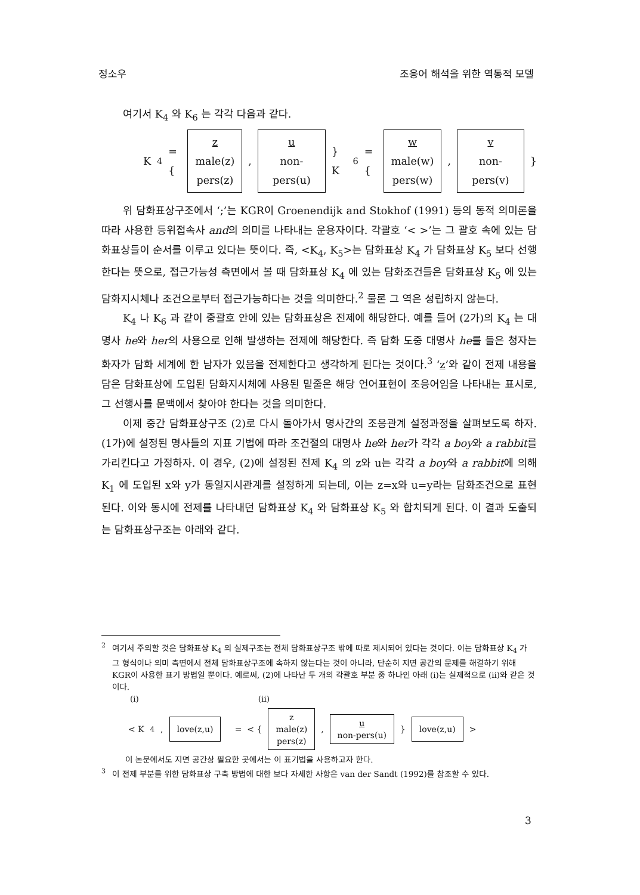정소우 조응어 해석을 위한 역동적 모델
여기서 K<sub>4</sub> 와 K<sub>6</sub> 는 각각 다음과 같다.
K<sub>4</sub>={
z
male(z)
pers(z)
,
u
non-pers(u)
} K<sub>6</sub>={
w
male(w)
pers(w)
,
v
non-pers(v)
}
위 담화표상구조에서 ‘;’는 KGR이 Groenendijk and Stokhof (1991) 등의 동적 의미론을 따라 사용한 등위접속사 and의 의미를 나타내는 운용자이다. 각괄호 ‘< >’는 그 괄호 속에 있는 담화표상들이 순서를 이루고 있다는 뜻이다. 즉, <K<sub>4</sub>, K<sub>5</sub>>는 담화표상 K<sub>4</sub> 가 담화표상 K<sub>5</sub> 보다 선행한다는 뜻으로, 접근가능성 측면에서 볼 때 담화표상 K<sub>4</sub> 에 있는 담화조건들은 담화표상 K<sub>5</sub> 에 있는 담화지시체나 조건으로부터 접근가능하다는 것을 의미한다.<sup>2</sup> 물론 그 역은 성립하지 않는다.
K<sub>4</sub> 나 K<sub>6</sub> 과 같이 중괄호 안에 있는 담화표상은 전제에 해당한다. 예를 들어 (2가)의 K<sub>4</sub> 는 대명사 he와 her의 사용으로 인해 발생하는 전제에 해당한다. 즉 담화 도중 대명사 he를 들은 청자는 화자가 담화 세계에 한 남자가 있음을 전제한다고 생각하게 된다는 것이다.<sup>3</sup> ‘z’와 같이 전제 내용을 담은 담화표상에 도입된 담화지시체에 사용된 밑줄은 해당 언어표현이 조응어임을 나타내는 표시로, 그 선행사를 문맥에서 찾아야 한다는 것을 의미한다.
이제 중간 담화표상구조 (2)로 다시 돌아가서 명사간의 조응관계 설정과정을 살펴보도록 하자. (1가)에 설정된 명사들의 지표 기법에 따라 조건절의 대명사 he와 her가 각각 a boy와 a rabbit를 가리킨다고 가정하자. 이 경우, (2)에 설정된 전제 K<sub>4</sub> 의 z와 u는 각각 a boy와 a rabbit에 의해 K<sub>1</sub> 에 도입된 x와 y가 동일지시관계를 설정하게 되는데, 이는 z=x와 u=y라는 담화조건으로 표현된다. 이와 동시에 전제를 나타내던 담화표상 K<sub>4</sub> 와 담화표상 K<sub>5</sub> 와 합치되게 된다. 이 결과 도출되는 담화표상구조는 아래와 같다.
<sup>2</sup> 여기서 주의할 것은 담화표상 K<sub>4</sub> 의 실제구조는 전체 담화표상구조 밖에 따로 제시되어 있다는 것이다. 이는 담화표상 K<sub>4</sub> 가 그 형식이나 의미 측면에서 전체 담화표상구조에 속하지 않는다는 것이 아니라, 단순히 지면 공간의 문제를 해결하기 위해 KGR이 사용한 표기 방법일 뿐이다. 예로써, (2)에 나타난 두 개의 각괄호 부분 중 하나인 아래 (i)는 실제적으로 (ii)와 같은 것이다.
(i) (ii)
< K<sub>4</sub>,
love(z,u)
= < {
z
male(z)
pers(z)
,
u
non-pers(u)
}
love(z,u)
>
이 논문에서도 지면 공간상 필요한 곳에서는 이 표기법을 사용하고자 한다.
<sup>3</sup> 이 전제 부분를 위한 담화표상 구축 방법에 대한 보다 자세한 사항은 van der Sandt (1992)를 참조할 수 있다.
3